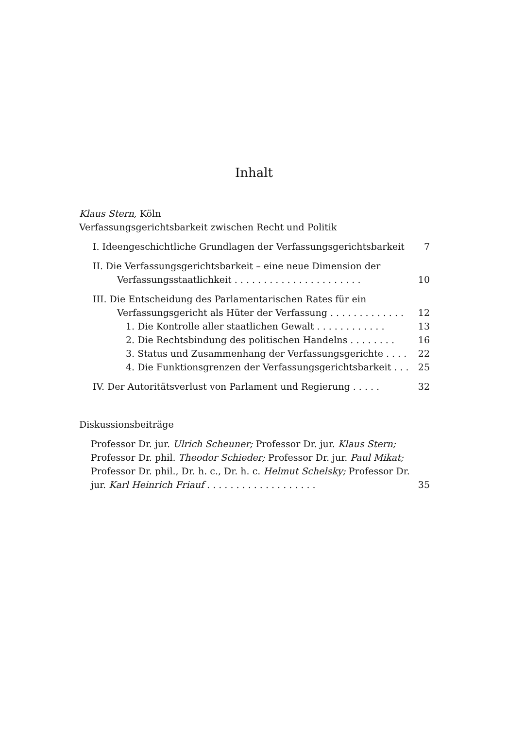Inhalt
Klaus Stern, Köln
Verfassungsgerichtsbarkeit zwischen Recht und Politik
I. Ideengeschichtliche Grundlagen der Verfassungsgerichtsbarkeit
7
II. Die Verfassungsgerichtsbarkeit – eine neue Dimension der Verfassungsstaatlichkeit . . . . . . . . . . . . . . . . . . . . . .
10
III. Die Entscheidung des Parlamentarischen Rates für ein Verfassungsgericht als Hüter der Verfassung . . . . . . . . . . . . .
12
1. Die Kontrolle aller staatlichen Gewalt . . . . . . . . . . . .
13
2. Die Rechtsbindung des politischen Handelns . . . . . . . .
16
3. Status und Zusammenhang der Verfassungsgerichte . . . .
22
4. Die Funktionsgrenzen der Verfassungsgerichtsbarkeit . . .
25
IV. Der Autoritätsverlust von Parlament und Regierung . . . . .
32
Diskussionsbeiträge
Professor Dr. jur. Ulrich Scheuner; Professor Dr. jur. Klaus Stern; Professor Dr. phil. Theodor Schieder; Professor Dr. jur. Paul Mikat; Professor Dr. phil., Dr. h. c., Dr. h. c. Helmut Schelsky; Professor Dr. jur. Karl Heinrich Friauf . . . . . . . . . . . . . . . . . . .
35